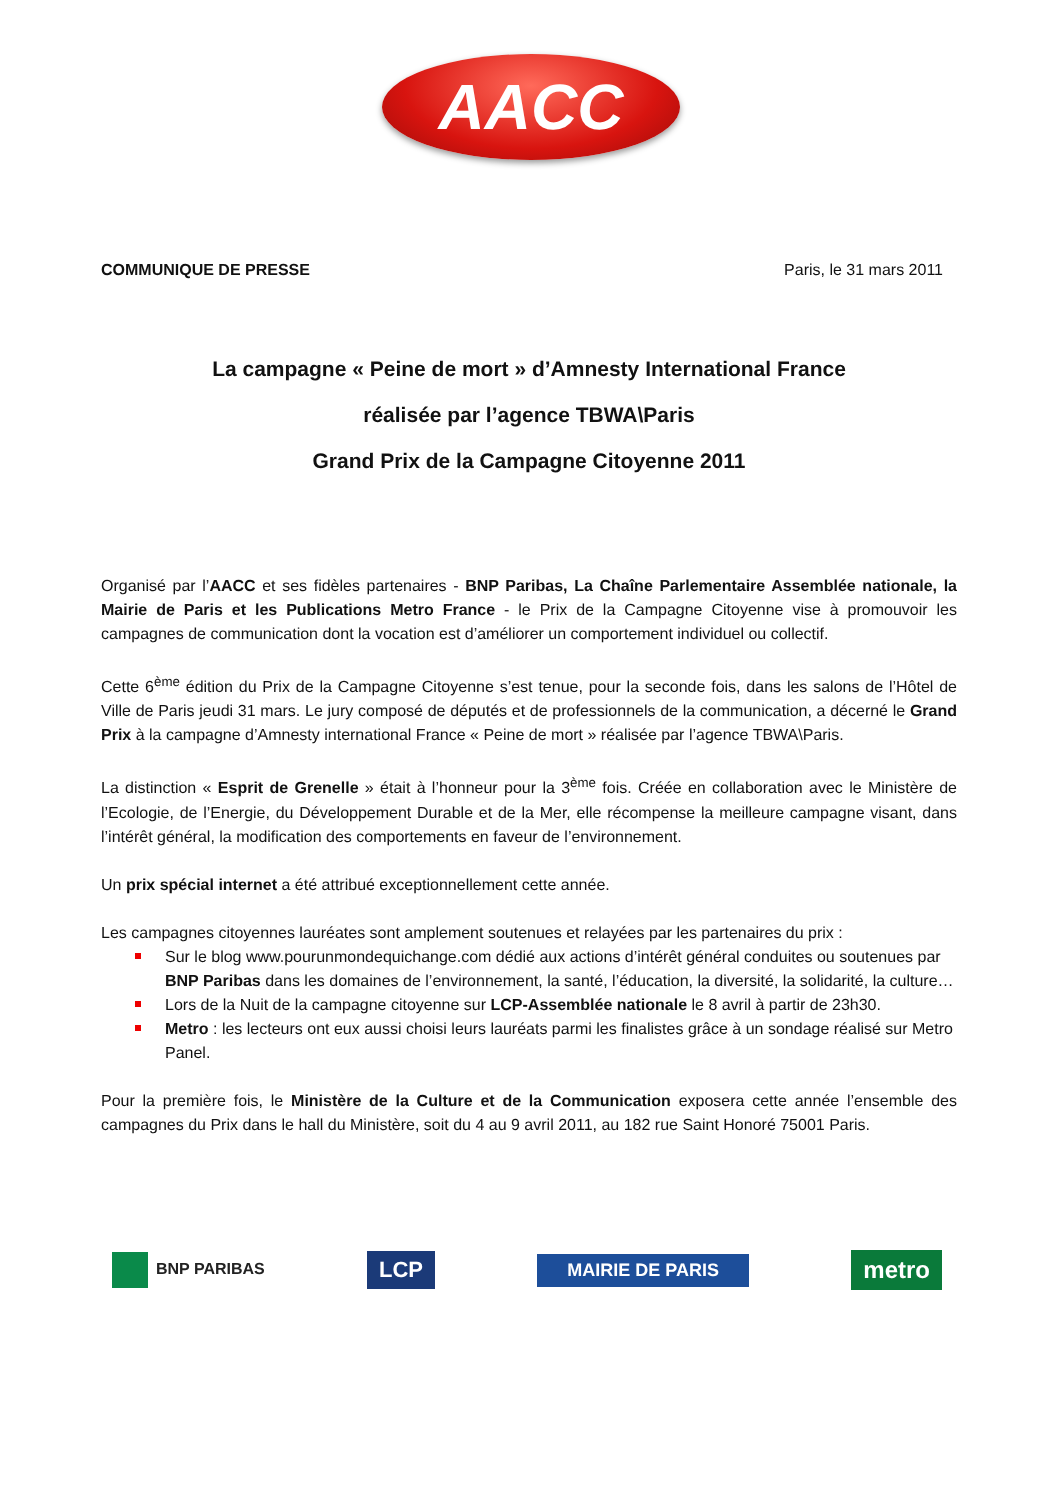AACC
COMMUNIQUE DE PRESSE Paris, le 31 mars 2011
La campagne « Peine de mort » d’Amnesty International France
réalisée par l’agence TBWA\Paris
Grand Prix de la Campagne Citoyenne 2011
Organisé par l’AACC et ses fidèles partenaires - BNP Paribas, La Chaîne Parlementaire Assemblée nationale, la Mairie de Paris et les Publications Metro France - le Prix de la Campagne Citoyenne vise à promouvoir les campagnes de communication dont la vocation est d’améliorer un comportement individuel ou collectif.
Cette 6<sup>ème</sup> édition du Prix de la Campagne Citoyenne s’est tenue, pour la seconde fois, dans les salons de l’Hôtel de Ville de Paris jeudi 31 mars. Le jury composé de députés et de professionnels de la communication, a décerné le Grand Prix à la campagne d’Amnesty international France « Peine de mort » réalisée par l’agence TBWA\Paris.
La distinction « Esprit de Grenelle » était à l’honneur pour la 3<sup>ème</sup> fois. Créée en collaboration avec le Ministère de l’Ecologie, de l’Energie, du Développement Durable et de la Mer, elle récompense la meilleure campagne visant, dans l’intérêt général, la modification des comportements en faveur de l’environnement.
Un prix spécial internet a été attribué exceptionnellement cette année.
Les campagnes citoyennes lauréates sont amplement soutenues et relayées par les partenaires du prix :
Sur le blog www.pourunmondequichange.com dédié aux actions d’intérêt général conduites ou soutenues par BNP Paribas dans les domaines de l’environnement, la santé, l’éducation, la diversité, la solidarité, la culture…
Lors de la Nuit de la campagne citoyenne sur LCP-Assemblée nationale le 8 avril à partir de 23h30.
Metro : les lecteurs ont eux aussi choisi leurs lauréats parmi les finalistes grâce à un sondage réalisé sur Metro Panel.
Pour la première fois, le Ministère de la Culture et de la Communication exposera cette année l’ensemble des campagnes du Prix dans le hall du Ministère, soit du 4 au 9 avril 2011, au 182 rue Saint Honoré 75001 Paris.
BNP PARIBAS LCP MAIRIE DE PARIS metro